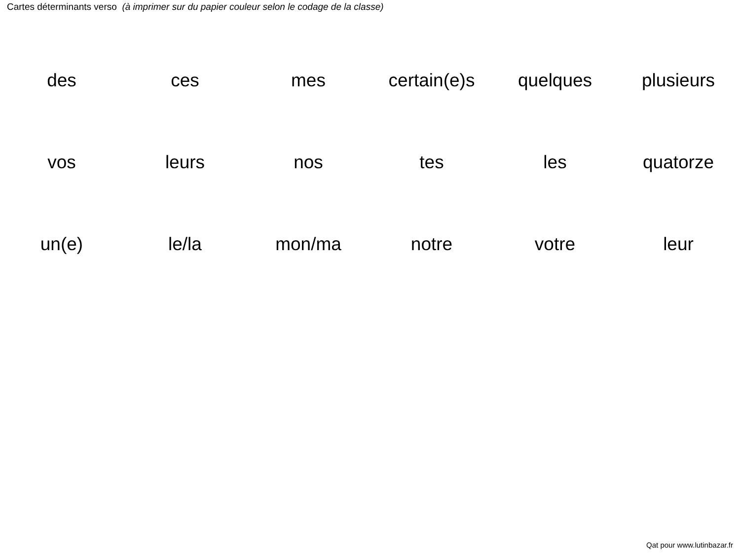Cartes déterminants verso (à imprimer sur du papier couleur selon le codage de la classe)
| des | ces | mes | certain(e)s | quelques | plusieurs |
| vos | leurs | nos | tes | les | quatorze |
| un(e) | le/la | mon/ma | notre | votre | leur |
Qat pour www.lutinbazar.fr